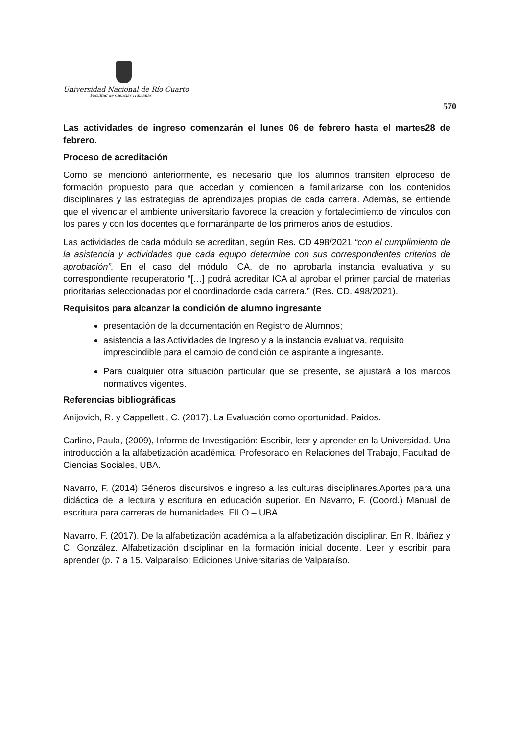Universidad Nacional de Río Cuarto
Facultad de Ciencias Humanas
570
Las actividades de ingreso comenzarán el lunes 06 de febrero hasta el martes28 de febrero.
Proceso de acreditación
Como se mencionó anteriormente, es necesario que los alumnos transiten elproceso de formación propuesto para que accedan y comiencen a familiarizarse con los contenidos disciplinares y las estrategias de aprendizajes propias de cada carrera. Además, se entiende que el vivenciar el ambiente universitario favorece la creación y fortalecimiento de vínculos con los pares y con los docentes que formaránparte de los primeros años de estudios.
Las actividades de cada módulo se acreditan, según Res. CD 498/2021 “con el cumplimiento de la asistencia y actividades que cada equipo determine con sus correspondientes criterios de aprobación”. En el caso del módulo ICA, de no aprobarla instancia evaluativa y su correspondiente recuperatorio “[…] podrá acreditar ICA al aprobar el primer parcial de materias prioritarias seleccionadas por el coordinadorde cada carrera.” (Res. CD. 498/2021).
Requisitos para alcanzar la condición de alumno ingresante
presentación de la documentación en Registro de Alumnos;
asistencia a las Actividades de Ingreso y a la instancia evaluativa, requisito imprescindible para el cambio de condición de aspirante a ingresante.
Para cualquier otra situación particular que se presente, se ajustará a los marcos normativos vigentes.
Referencias bibliográficas
Anijovich, R. y Cappelletti, C. (2017). La Evaluación como oportunidad. Paidos.
Carlino, Paula, (2009), Informe de Investigación: Escribir, leer y aprender en la Universidad. Una introducción a la alfabetización académica. Profesorado en Relaciones del Trabajo, Facultad de Ciencias Sociales, UBA.
Navarro, F. (2014) Géneros discursivos e ingreso a las culturas disciplinares.Aportes para una didáctica de la lectura y escritura en educación superior. En Navarro, F. (Coord.) Manual de escritura para carreras de humanidades. FILO – UBA.
Navarro, F. (2017). De la alfabetización académica a la alfabetización disciplinar. En R. Ibáñez y C. González. Alfabetización disciplinar en la formación inicial docente. Leer y escribir para aprender (p. 7 a 15. Valparaíso: Ediciones Universitarias de Valparaíso.